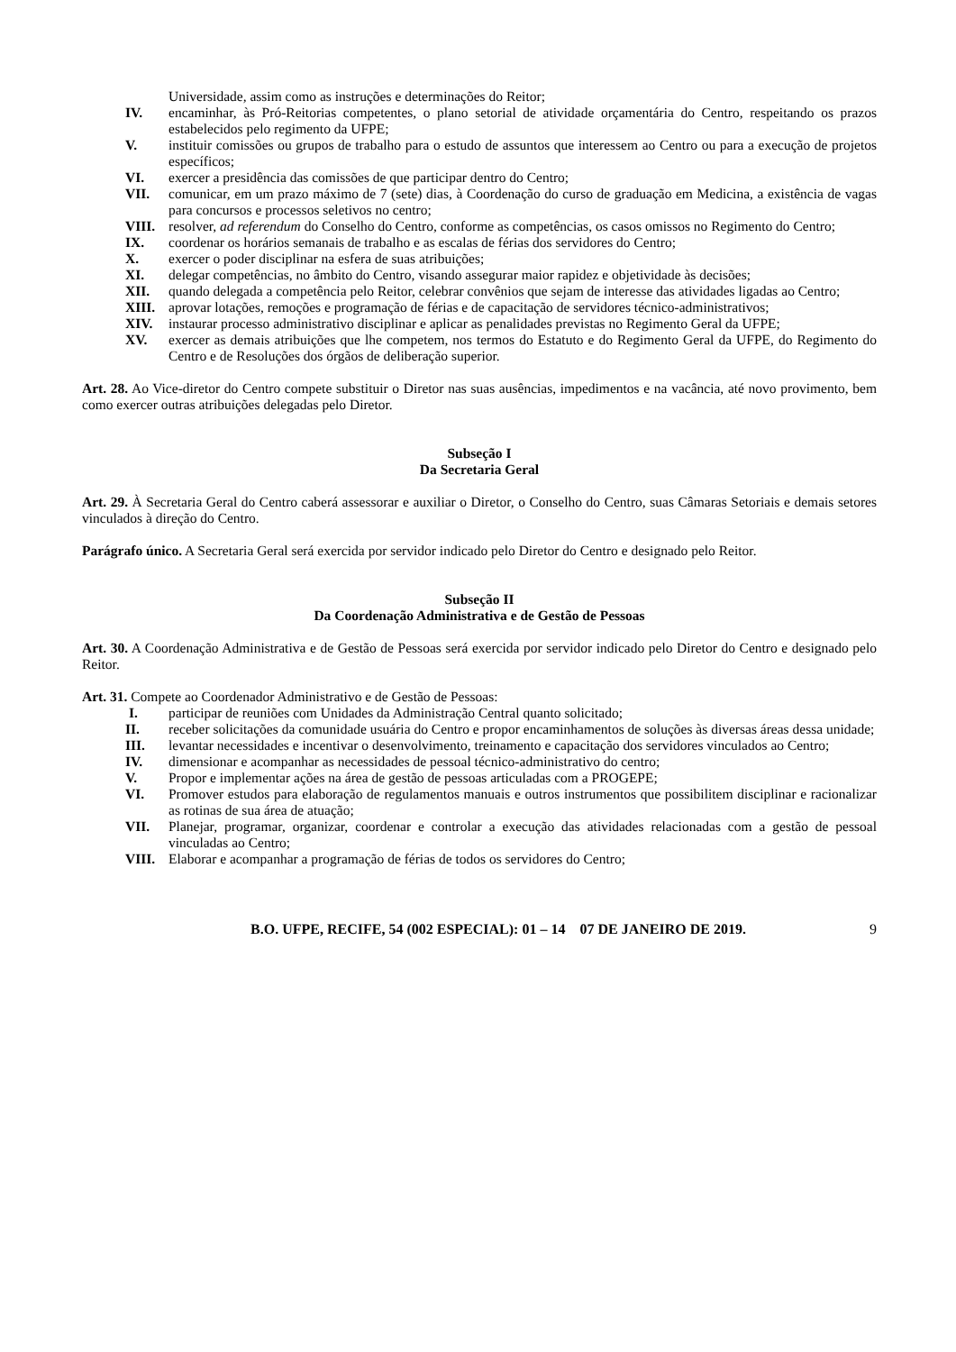Universidade, assim como as instruções e determinações do Reitor;
IV. encaminhar, às Pró-Reitorias competentes, o plano setorial de atividade orçamentária do Centro, respeitando os prazos estabelecidos pelo regimento da UFPE;
V. instituir comissões ou grupos de trabalho para o estudo de assuntos que interessem ao Centro ou para a execução de projetos específicos;
VI. exercer a presidência das comissões de que participar dentro do Centro;
VII. comunicar, em um prazo máximo de 7 (sete) dias, à Coordenação do curso de graduação em Medicina, a existência de vagas para concursos e processos seletivos no centro;
VIII. resolver, ad referendum do Conselho do Centro, conforme as competências, os casos omissos no Regimento do Centro;
IX. coordenar os horários semanais de trabalho e as escalas de férias dos servidores do Centro;
X. exercer o poder disciplinar na esfera de suas atribuições;
XI. delegar competências, no âmbito do Centro, visando assegurar maior rapidez e objetividade às decisões;
XII. quando delegada a competência pelo Reitor, celebrar convênios que sejam de interesse das atividades ligadas ao Centro;
XIII. aprovar lotações, remoções e programação de férias e de capacitação de servidores técnico-administrativos;
XIV. instaurar processo administrativo disciplinar e aplicar as penalidades previstas no Regimento Geral da UFPE;
XV. exercer as demais atribuições que lhe competem, nos termos do Estatuto e do Regimento Geral da UFPE, do Regimento do Centro e de Resoluções dos órgãos de deliberação superior.
Art. 28. Ao Vice-diretor do Centro compete substituir o Diretor nas suas ausências, impedimentos e na vacância, até novo provimento, bem como exercer outras atribuições delegadas pelo Diretor.
Subseção I
Da Secretaria Geral
Art. 29. À Secretaria Geral do Centro caberá assessorar e auxiliar o Diretor, o Conselho do Centro, suas Câmaras Setoriais e demais setores vinculados à direção do Centro.
Parágrafo único. A Secretaria Geral será exercida por servidor indicado pelo Diretor do Centro e designado pelo Reitor.
Subseção II
Da Coordenação Administrativa e de Gestão de Pessoas
Art. 30. A Coordenação Administrativa e de Gestão de Pessoas será exercida por servidor indicado pelo Diretor do Centro e designado pelo Reitor.
Art. 31. Compete ao Coordenador Administrativo e de Gestão de Pessoas:
I. participar de reuniões com Unidades da Administração Central quanto solicitado;
II. receber solicitações da comunidade usuária do Centro e propor encaminhamentos de soluções às diversas áreas dessa unidade;
III. levantar necessidades e incentivar o desenvolvimento, treinamento e capacitação dos servidores vinculados ao Centro;
IV. dimensionar e acompanhar as necessidades de pessoal técnico-administrativo do centro;
V. Propor e implementar ações na área de gestão de pessoas articuladas com a PROGEPE;
VI. Promover estudos para elaboração de regulamentos manuais e outros instrumentos que possibilitem disciplinar e racionalizar as rotinas de sua área de atuação;
VII. Planejar, programar, organizar, coordenar e controlar a execução das atividades relacionadas com a gestão de pessoal vinculadas ao Centro;
VIII. Elaborar e acompanhar a programação de férias de todos os servidores do Centro;
B.O. UFPE, RECIFE, 54 (002 ESPECIAL): 01 – 14 07 DE JANEIRO DE 2019. 9